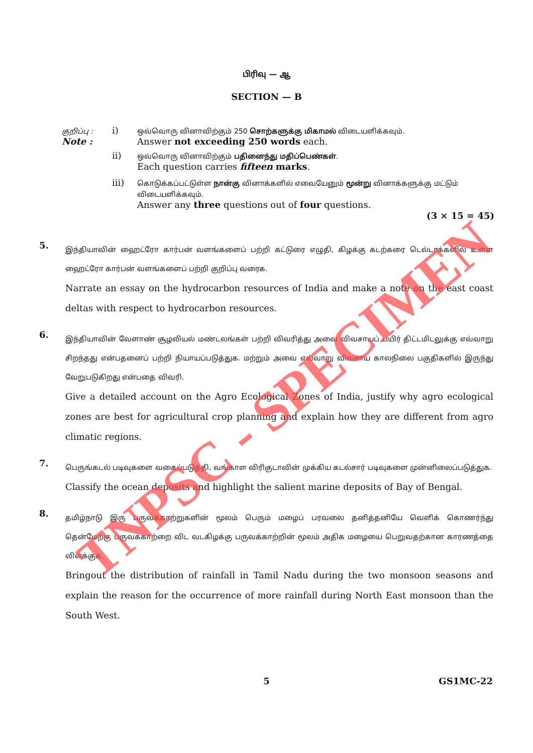பிரிவு — ஆ
SECTION — B
| குறிப்பு : Note : | i) | ஒவ்வொரு வினாவிற்கும் 250 சொற்களுக்கு மிகாமல் விடையளிக்கவும். Answer not exceeding 250 words each. |
| | ii) | ஒவ்வொரு வினாவிற்கும் பதினைந்து மதிப்பெண்கள் . Each question carries fifteen marks . |
| | iii) | கொடுக்கப்பட்டுள்ள நான்கு வினாக்களில் எவையேனும் மூன்று வினாக்களுக்கு மட்டும் விடையளிக்கவும். Answer any three questions out of four questions. |
(3 × 15 = 45)
5.
இந்தியாவின் ஹைட்ரோ கார்பன் வளங்களைப் பற்றி கட்டுரை எழுதி, கிழக்கு கடற்கரை டெல்டாக்களில் உள்ள ஹைட்ரோ கார்பன் வளங்களைப் பற்றி குறிப்பு வரைக.
Narrate an essay on the hydrocarbon resources of India and make a note on the east coast deltas with respect to hydrocarbon resources.
6.
இந்தியாவின் வேளாண் சூழலியல் மண்டலங்கள் பற்றி விவரித்து அவை விவசாயப் பயிர் திட்டமிடலுக்கு எவ்வாறு சிறந்தது என்பதனைப் பற்றி நியாயப்படுத்துக. மற்றும் அவை எவ்வாறு விவசாய காலநிலை பகுதிகளில் இருந்து வேறுபடுகிறது என்பதை விவரி.
Give a detailed account on the Agro Ecological Zones of India, justify why agro ecological zones are best for agricultural crop planning and explain how they are different from agro climatic regions.
7.
பெருங்கடல் படிவுகளை வகைப்படுத்தி, வங்காள விரிகுடாவின் முக்கிய கடல்சார் படிவுகளை முன்னிலைப்படுத்துக.
Classify the ocean deposits and highlight the salient marine deposits of Bay of Bengal.
8.
தமிழ்நாடு இரு பருவக்காற்றுகளின் மூலம் பெரும் மழைப் பரவலை தனித்தனியே வெளிக் கொணர்ந்து தென்மேற்கு பருவக்காற்றை விட வடகிழக்கு பருவக்காற்றின் மூலம் அதிக மழையை பெறுவதற்கான காரணத்தை விளக்குக.
Bringout the distribution of rainfall in Tamil Nadu during the two monsoon seasons and explain the reason for the occurrence of more rainfall during North East monsoon than the South West.
5 GS1MC-22
TNPSC - SPECIMEN